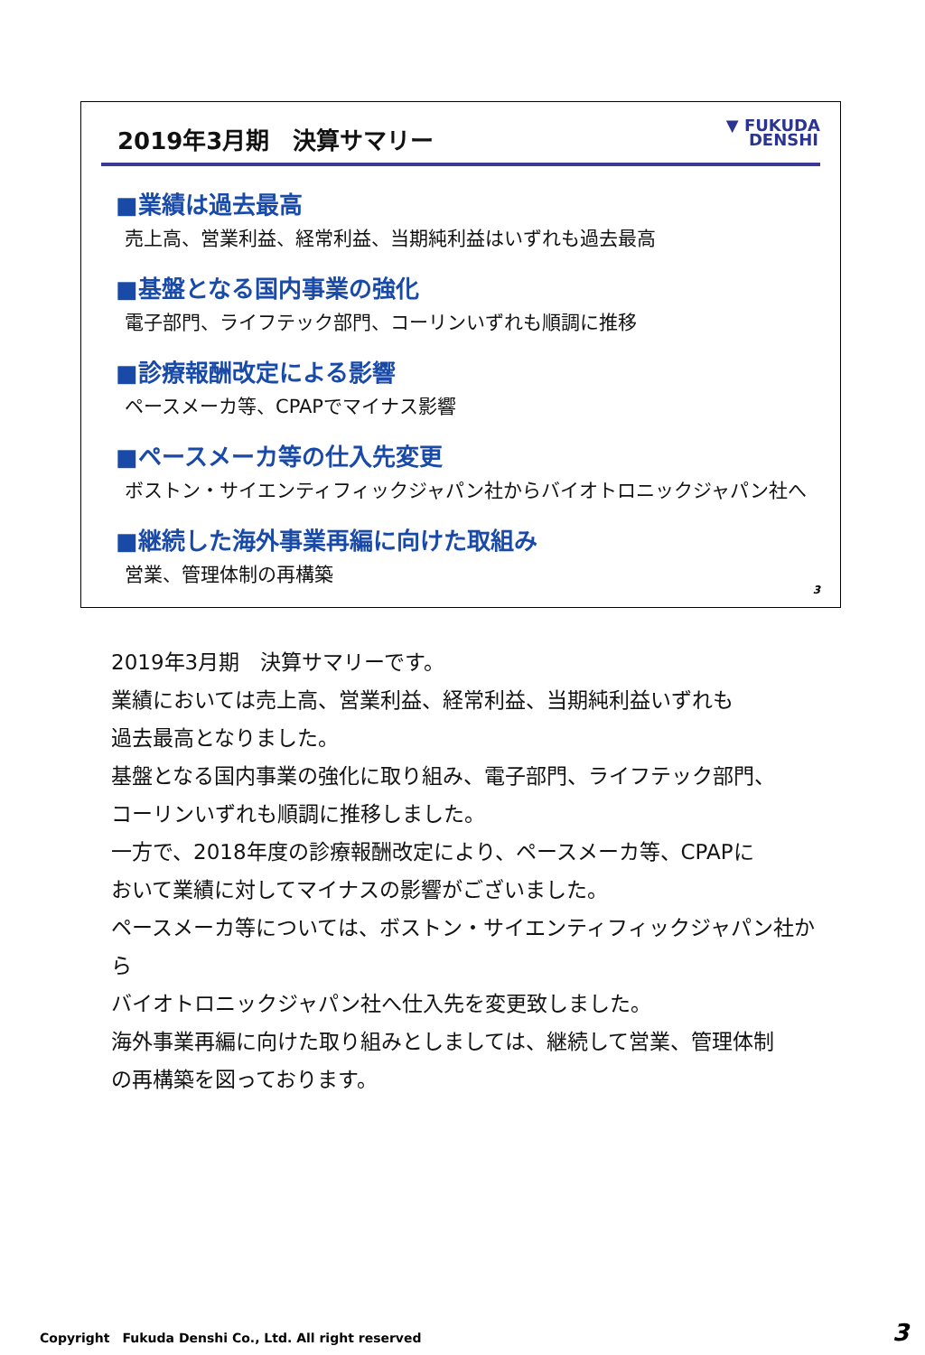2019年3月期　決算サマリー
▼ FUKUDA
DENSHI
■業績は過去最高
売上高、営業利益、経常利益、当期純利益はいずれも過去最高
■基盤となる国内事業の強化
電子部門、ライフテック部門、コーリンいずれも順調に推移
■診療報酬改定による影響
ペースメーカ等、CPAPでマイナス影響
■ペースメーカ等の仕入先変更
ボストン・サイエンティフィックジャパン社からバイオトロニックジャパン社へ
■継続した海外事業再編に向けた取組み
営業、管理体制の再構築
3
2019年3月期　決算サマリーです。
業績においては売上高、営業利益、経常利益、当期純利益いずれも
過去最高となりました。
基盤となる国内事業の強化に取り組み、電子部門、ライフテック部門、
コーリンいずれも順調に推移しました。
一方で、2018年度の診療報酬改定により、ペースメーカ等、CPAPに
おいて業績に対してマイナスの影響がございました。
ペースメーカ等については、ボストン・サイエンティフィックジャパン社から
バイオトロニックジャパン社へ仕入先を変更致しました。
海外事業再編に向けた取り組みとしましては、継続して営業、管理体制
の再構築を図っております。
Copyright　Fukuda Denshi Co., Ltd. All right reserved
3